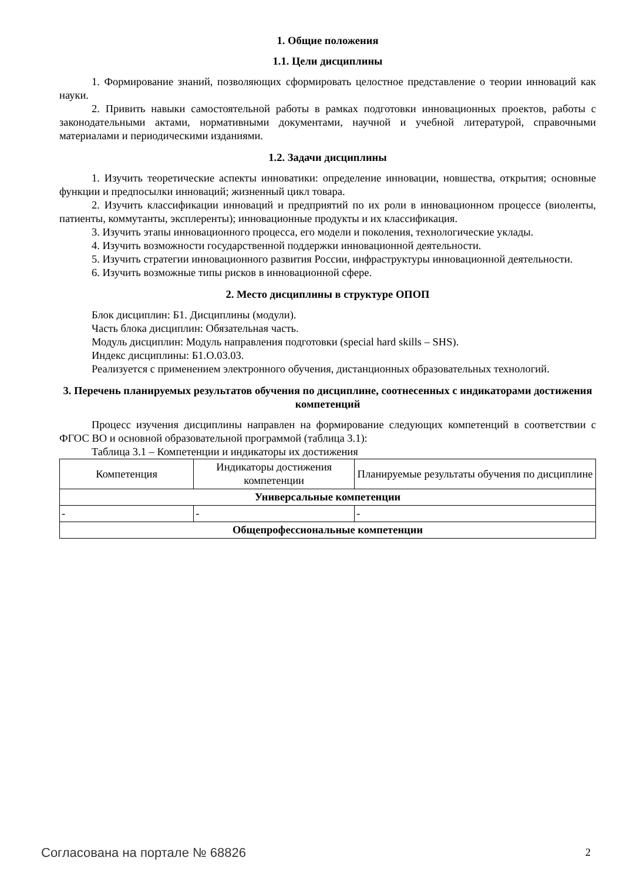1. Общие положения
1.1. Цели дисциплины
1. Формирование знаний, позволяющих сформировать целостное представление о теории инноваций как науки.
2. Привить навыки самостоятельной работы в рамках подготовки инновационных проектов, работы с законодательными актами, нормативными документами, научной и учебной литературой, справочными материалами и периодическими изданиями.
1.2. Задачи дисциплины
1. Изучить теоретические аспекты инноватики: определение инновации, новшества, открытия; основные функции и предпосылки инноваций; жизненный цикл товара.
2. Изучить классификации инноваций и предприятий по их роли в инновационном процессе (виоленты, патиенты, коммутанты, эксплеренты); инновационные продукты и их классификация.
3. Изучить этапы инновационного процесса, его модели и поколения, технологические уклады.
4. Изучить возможности государственной поддержки инновационной деятельности.
5. Изучить стратегии инновационного развития России, инфраструктуры инновационной деятельности.
6. Изучить возможные типы рисков в инновационной сфере.
2. Место дисциплины в структуре ОПОП
Блок дисциплин: Б1. Дисциплины (модули).
Часть блока дисциплин: Обязательная часть.
Модуль дисциплин: Модуль направления подготовки (special hard skills – SHS).
Индекс дисциплины: Б1.О.03.03.
Реализуется с применением электронного обучения, дистанционных образовательных технологий.
3. Перечень планируемых результатов обучения по дисциплине, соотнесенных с индикаторами достижения компетенций
Процесс изучения дисциплины направлен на формирование следующих компетенций в соответствии с ФГОС ВО и основной образовательной программой (таблица 3.1):
Таблица 3.1 – Компетенции и индикаторы их достижения
| Компетенция | Индикаторы достижения компетенции | Планируемые результаты обучения по дисциплине |
| --- | --- | --- |
| Универсальные компетенции | | |
| - | - | - |
| Общепрофессиональные компетенции | | |
Согласована на портале № 68826 2